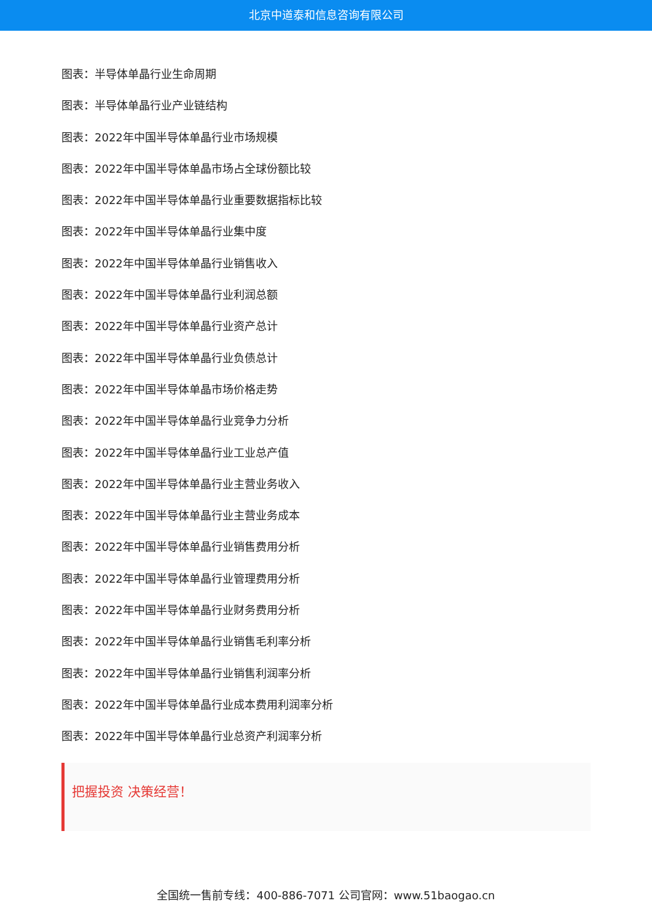北京中道泰和信息咨询有限公司
图表：半导体单晶行业生命周期
图表：半导体单晶行业产业链结构
图表：2022年中国半导体单晶行业市场规模
图表：2022年中国半导体单晶市场占全球份额比较
图表：2022年中国半导体单晶行业重要数据指标比较
图表：2022年中国半导体单晶行业集中度
图表：2022年中国半导体单晶行业销售收入
图表：2022年中国半导体单晶行业利润总额
图表：2022年中国半导体单晶行业资产总计
图表：2022年中国半导体单晶行业负债总计
图表：2022年中国半导体单晶市场价格走势
图表：2022年中国半导体单晶行业竞争力分析
图表：2022年中国半导体单晶行业工业总产值
图表：2022年中国半导体单晶行业主营业务收入
图表：2022年中国半导体单晶行业主营业务成本
图表：2022年中国半导体单晶行业销售费用分析
图表：2022年中国半导体单晶行业管理费用分析
图表：2022年中国半导体单晶行业财务费用分析
图表：2022年中国半导体单晶行业销售毛利率分析
图表：2022年中国半导体单晶行业销售利润率分析
图表：2022年中国半导体单晶行业成本费用利润率分析
图表：2022年中国半导体单晶行业总资产利润率分析
把握投资 决策经营！
全国统一售前专线：400-886-7071 公司官网：www.51baogao.cn